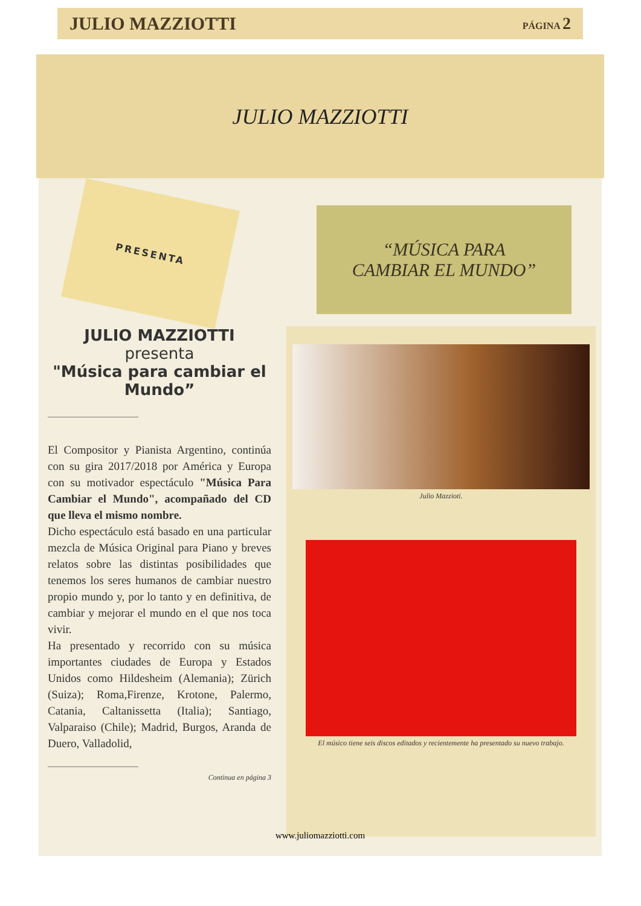JULIO MAZZIOTTI PÁGINA 2
JULIO MAZZIOTTI
PRESENTA
JULIO MAZZIOTTI
presenta
"Música para cambiar el Mundo”
El Compositor y Pianista Argentino, continúa con su gira 2017/2018 por América y Europa con su motivador espectáculo "Música Para Cambiar el Mundo", acompañado del CD que lleva el mismo nombre.
Dicho espectáculo está basado en una particular mezcla de Música Original para Piano y breves relatos sobre las distintas posibilidades que tenemos los seres humanos de cambiar nuestro propio mundo y, por lo tanto y en definitiva, de cambiar y mejorar el mundo en el que nos toca vivir.
Ha presentado y recorrido con su música importantes ciudades de Europa y Estados Unidos como Hildesheim (Alemania); Zürich (Suiza); Roma,Firenze, Krotone, Palermo, Catania, Caltanissetta (Italia); Santiago, Valparaiso (Chile); Madrid, Burgos, Aranda de Duero, Valladolid,
Continua en página 3
“MÚSICA PARA
CAMBIAR EL MUNDO”
Julio Mazzioti.
El músico tiene seis discos editados y recientemente ha presentado su nuevo trabajo.
www.juliomazziotti.com